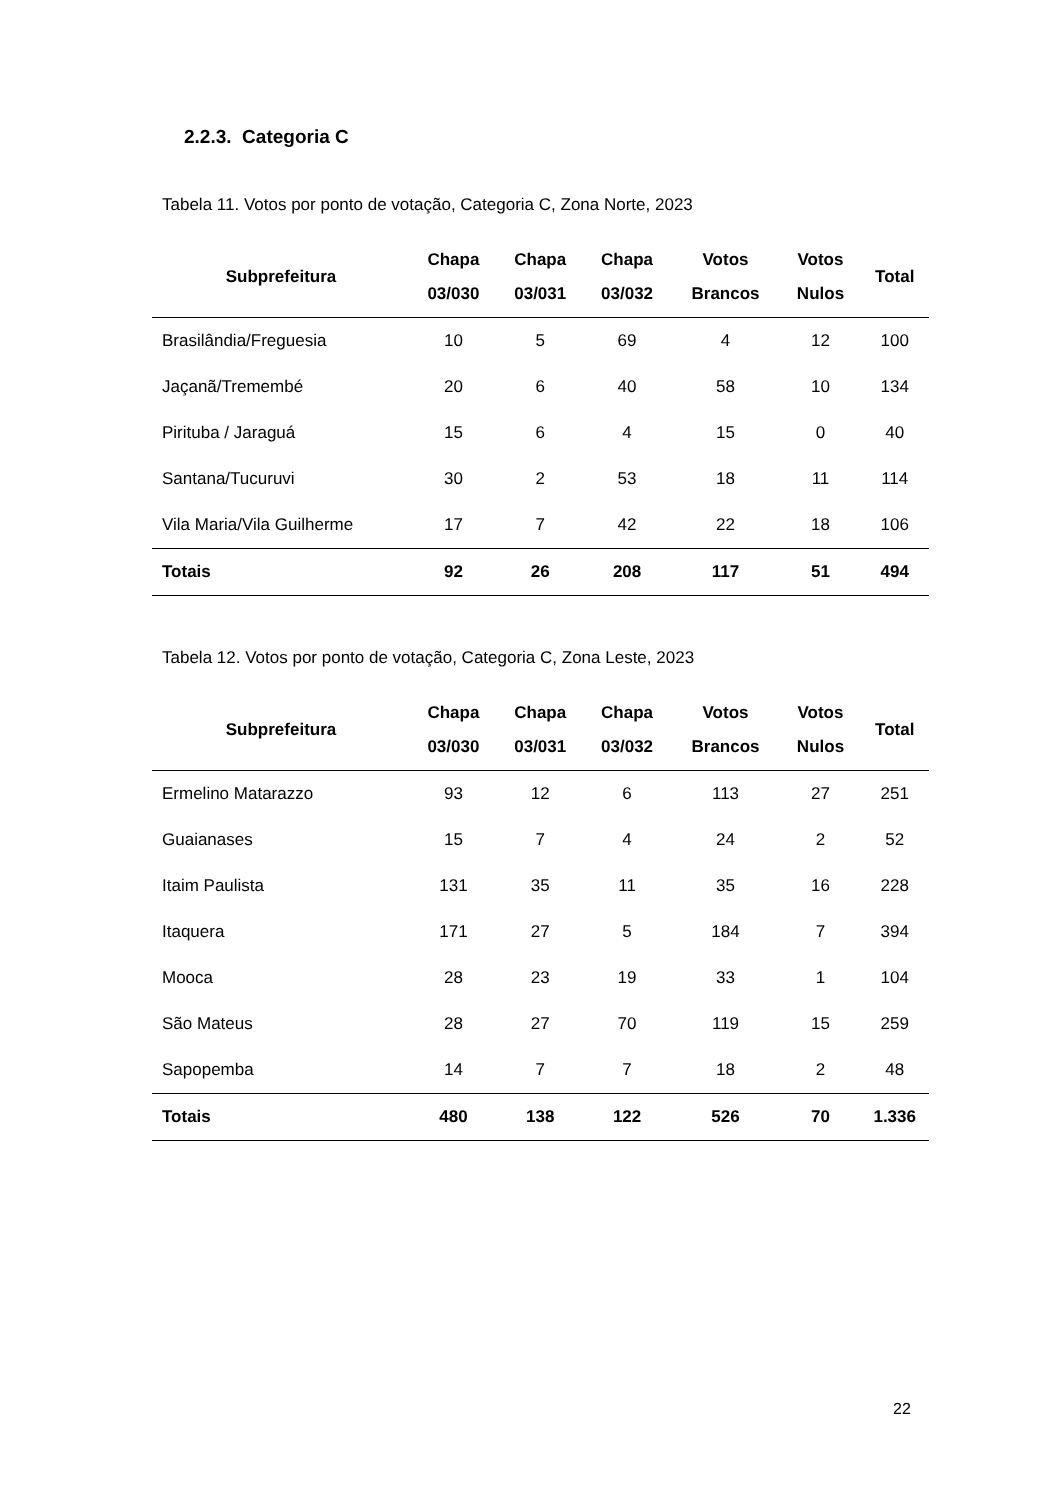2.2.3. Categoria C
Tabela 11. Votos por ponto de votação, Categoria C, Zona Norte, 2023
| Subprefeitura | Chapa 03/030 | Chapa 03/031 | Chapa 03/032 | Votos Brancos | Votos Nulos | Total |
| --- | --- | --- | --- | --- | --- | --- |
| Brasilândia/Freguesia | 10 | 5 | 69 | 4 | 12 | 100 |
| Jaçanã/Tremembé | 20 | 6 | 40 | 58 | 10 | 134 |
| Pirituba / Jaraguá | 15 | 6 | 4 | 15 | 0 | 40 |
| Santana/Tucuruvi | 30 | 2 | 53 | 18 | 11 | 114 |
| Vila Maria/Vila Guilherme | 17 | 7 | 42 | 22 | 18 | 106 |
| Totais | 92 | 26 | 208 | 117 | 51 | 494 |
Tabela 12. Votos por ponto de votação, Categoria C, Zona Leste, 2023
| Subprefeitura | Chapa 03/030 | Chapa 03/031 | Chapa 03/032 | Votos Brancos | Votos Nulos | Total |
| --- | --- | --- | --- | --- | --- | --- |
| Ermelino Matarazzo | 93 | 12 | 6 | 113 | 27 | 251 |
| Guaianases | 15 | 7 | 4 | 24 | 2 | 52 |
| Itaim Paulista | 131 | 35 | 11 | 35 | 16 | 228 |
| Itaquera | 171 | 27 | 5 | 184 | 7 | 394 |
| Mooca | 28 | 23 | 19 | 33 | 1 | 104 |
| São Mateus | 28 | 27 | 70 | 119 | 15 | 259 |
| Sapopemba | 14 | 7 | 7 | 18 | 2 | 48 |
| Totais | 480 | 138 | 122 | 526 | 70 | 1.336 |
22